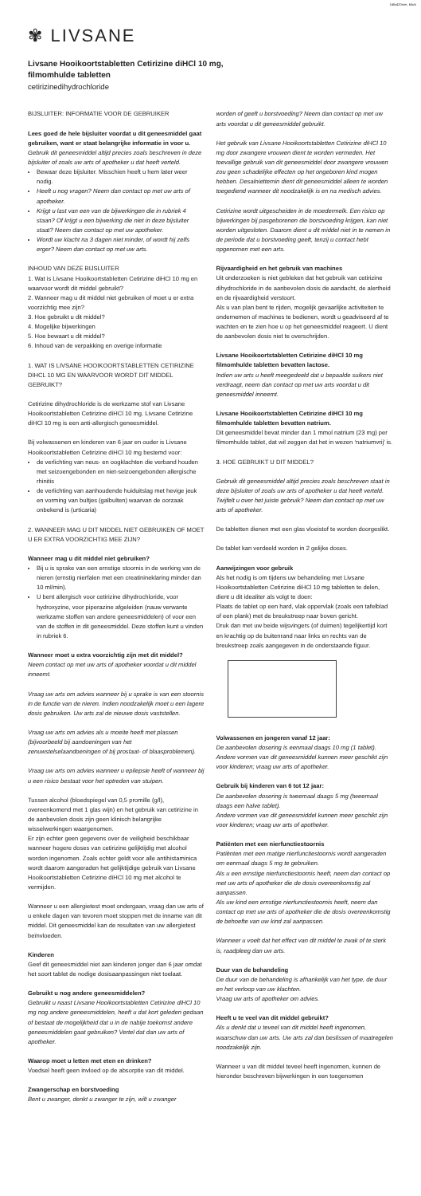148x420mm, black
✾ LIVSANE
Livsane Hooikoortstabletten Cetirizine diHCl 10 mg,
filmomhulde tabletten
cetirizinedihydrochloride
BIJSLUITER: INFORMATIE VOOR DE GEBRUIKER
Lees goed de hele bijsluiter voordat u dit geneesmiddel gaat gebruiken, want er staat belangrijke informatie in voor u.
Gebruik dit geneesmiddel altijd precies zoals beschreven in deze bijsluiter of zoals uw arts of apotheker u dat heeft verteld.
Bewaar deze bijsluiter. Misschien heeft u hem later weer nodig.
Heeft u nog vragen? Neem dan contact op met uw arts of apotheker.
Krijgt u last van een van de bijwerkingen die in rubriek 4 staan? Of krijgt u een bijwerking die niet in deze bijsluiter staat? Neem dan contact op met uw apotheker.
Wordt uw klacht na 3 dagen niet minder, of wordt hij zelfs erger? Neem dan contact op met uw arts.
INHOUD VAN DEZE BIJSLUITER
1. Wat is Livsane Hooikoortstabletten Cetirizine diHCl 10 mg en waarvoor wordt dit middel gebruikt?
2. Wanneer mag u dit middel niet gebruiken of moet u er extra voorzichtig mee zijn?
3. Hoe gebruikt u dit middel?
4. Mogelijke bijwerkingen
5. Hoe bewaart u dit middel?
6. Inhoud van de verpakking en overige informatie
1. WAT IS LIVSANE HOOIKOORTSTABLETTEN CETIRIZINE DIHCL 10 MG EN WAARVOOR WORDT DIT MIDDEL GEBRUIKT?
Cetirizine dihydrochloride is de werkzame stof van Livsane Hooikoortstabletten Cetirizine diHCl 10 mg. Livsane Cetirizine diHCl 10 mg is een anti-allergisch geneesmiddel.
Bij volwassenen en kinderen van 6 jaar en ouder is Livsane Hooikoortstabletten Cetirizine diHCl 10 mg bestemd voor:
de verlichting van neus- en oogklachten die verband houden met seizoengebonden en niet-seizoengebonden allergische rhinitis
de verlichting van aanhoudende huiduitslag met hevige jeuk en vorming van bultjes (galbulten) waarvan de oorzaak onbekend is (urticaria)
2. WANNEER MAG U DIT MIDDEL NIET GEBRUIKEN OF MOET U ER EXTRA VOORZICHTIG MEE ZIJN?
Wanneer mag u dit middel niet gebruiken?
Bij u is sprake van een ernstige stoornis in de werking van de nieren (ernstig nierfalen met een creatinineklaring minder dan 10 ml/min).
U bent allergisch voor cetirizine dihydrochloride, voor hydroxyzine, voor piperazine afgeleiden (nauw verwante werkzame stoffen van andere geneesmiddelen) of voor een van de stoffen in dit geneesmiddel. Deze stoffen kunt u vinden in rubriek 6.
Wanneer moet u extra voorzichtig zijn met dit middel?
Neem contact op met uw arts of apotheker voordat u dit middel inneemt.
Vraag uw arts om advies wanneer bij u sprake is van een stoornis in de functie van de nieren. Indien noodzakelijk moet u een lagere dosis gebruiken. Uw arts zal de nieuwe dosis vaststellen.
Vraag uw arts om advies als u moeite heeft met plassen (bijvoorbeeld bij aandoeningen van het zenuwstelselaandoeningen of bij prostaat- of blaasproblemen).
Vraag uw arts om advies wanneer u epilepsie heeft of wanneer bij u een risico bestaat voor het optreden van stuipen.
Tussen alcohol (bloedspiegel van 0,5 promille (g/l), overeenkomend met 1 glas wijn) en het gebruik van cetirizine in de aanbevolen dosis zijn geen klinisch belangrijke wisselwerkingen waargenomen.
Er zijn echter geen gegevens over de veiligheid beschikbaar wanneer hogere doses van cetirizine gelijktijdig met alcohol worden ingenomen. Zoals echter geldt voor alle antihistaminica wordt daarom aangeraden het gelijktijdige gebruik van Livsane Hooikoortstabletten Cetirizine diHCl 10 mg met alcohol te vermijden.
Wanneer u een allergietest moet ondergaan, vraag dan uw arts of u enkele dagen van tevoren moet stoppen met de inname van dit middel. Dit geneesmiddel kan de resultaten van uw allergietest beïnvloeden.
Kinderen
Geef dit geneesmiddel niet aan kinderen jonger dan 6 jaar omdat het soort tablet de nodige dosisaanpassingen niet toelaat.
Gebruikt u nog andere geneesmiddelen?
Gebruikt u naast Livsane Hooikoortstabletten Cetirizine diHCl 10 mg nog andere geneesmiddelen, heeft u dat kort geleden gedaan of bestaat de mogelijkheid dat u in de nabije toekomst andere geneesmiddelen gaat gebruiken? Vertel dat dan uw arts of apotheker.
Waarop moet u letten met eten en drinken?
Voedsel heeft geen invloed op de absorptie van dit middel.
Zwangerschap en borstvoeding
Bent u zwanger, denkt u zwanger te zijn, wilt u zwanger
worden of geeft u borstvoeding? Neem dan contact op met uw arts voordat u dit geneesmiddel gebruikt.
Het gebruik van Livsane Hooikoortstabletten Cetirizine diHCl 10 mg door zwangere vrouwen dient te worden vermeden. Het toevallige gebruik van dit geneesmiddel door zwangere vrouwen zou geen schadelijke effecten op het ongeboren kind mogen hebben. Desalniettemin dient dit geneesmiddel alleen te worden toegediend wanneer dit noodzakelijk is en na medisch advies.
Cetirizine wordt uitgescheiden in de moedermelk. Een risico op bijwerkingen bij pasgeborenen die borstvoeding krijgen, kan niet worden uitgesloten. Daarom dient u dit middel niet in te nemen in de periode dat u borstvoeding geeft, tenzij u contact hebt opgenomen met een arts.
Rijvaardigheid en het gebruik van machines
Uit onderzoeken is niet gebleken dat het gebruik van cetirizine dihydrochloride in de aanbevolen dosis de aandacht, de alertheid en de rijvaardigheid verstoort.
Als u van plan bent te rijden, mogelijk gevaarlijke activiteiten te ondernemen of machines te bedienen, wordt u geadviseerd af te wachten en te zien hoe u op het geneesmiddel reageert. U dient de aanbevolen dosis niet te overschrijden.
Livsane Hooikoortstabletten Cetirizine diHCl 10 mg filmomhulde tabletten bevatten lactose.
Indien uw arts u heeft meegedeeld dat u bepaalde suikers niet verdraagt, neem dan contact op met uw arts voordat u dit geneesmiddel inneemt.
Livsane Hooikoortstabletten Cetirizine diHCl 10 mg filmomhulde tabletten bevatten natrium.
Dit geneesmiddel bevat minder dan 1 mmol natrium (23 mg) per filmomhulde tablet, dat wil zeggen dat het in wezen ‘natriumvrij’ is.
3. HOE GEBRUIKT U DIT MIDDEL?
Gebruik dit geneesmiddel altijd precies zoals beschreven staat in deze bijsluiter of zoals uw arts of apotheker u dat heeft verteld. Twijfelt u over het juiste gebruik? Neem dan contact op met uw arts of apotheker.
De tabletten dienen met een glas vloeistof te worden doorgeslikt.
De tablet kan verdeeld worden in 2 gelijke doses.
Aanwijzingen voor gebruik
Als het nodig is om tijdens uw behandeling met Livsane Hooikoortstabletten Cetirizine diHCl 10 mg tabletten te delen, dient u dit idealiter als volgt te doen:
Plaats de tablet op een hard, vlak oppervlak (zoals een tafelblad of een plank) met de breukstreep naar boven gericht.
Druk dan met uw beide wijsvingers (of duimen) tegelijkertijd kort en krachtig op de buitenrand naar links en rechts van de breukstreep zoals aangegeven in de onderstaande figuur.
Volwassenen en jongeren vanaf 12 jaar:
De aanbevolen dosering is eenmaal daags 10 mg (1 tablet). Andere vormen van dit geneesmiddel kunnen meer geschikt zijn voor kinderen; vraag uw arts of apotheker.
Gebruik bij kinderen van 6 tot 12 jaar:
De aanbevolen dosering is tweemaal daags 5 mg (tweemaal daags een halve tablet).
Andere vormen van dit geneesmiddel kunnen meer geschikt zijn voor kinderen; vraag uw arts of apotheker.
Patiënten met een nierfunctiestoornis
Patiënten met een matige nierfunctiestoornis wordt aangeraden om eenmaal daags 5 mg te gebruiken.
Als u een ernstige nierfunctiestoornis heeft, neem dan contact op met uw arts of apotheker die de dosis overeenkomstig zal aanpassen.
Als uw kind een ernstige nierfunctiestoornis heeft, neem dan contact op met uw arts of apotheker die de dosis overeenkomstig de behoefte van uw kind zal aanpassen.
Wanneer u voelt dat het effect van dit middel te zwak of te sterk is, raadpleeg dan uw arts.
Duur van de behandeling
De duur van de behandeling is afhankelijk van het type, de duur en het verloop van uw klachten.
Vraag uw arts of apotheker om advies.
Heeft u te veel van dit middel gebruikt?
Als u denkt dat u teveel van dit middel heeft ingenomen, waarschuw dan uw arts. Uw arts zal dan beslissen of maatregelen noodzakelijk zijn.
Wanneer u van dit middel teveel heeft ingenomen, kunnen de hieronder beschreven bijwerkingen in een toegenomen